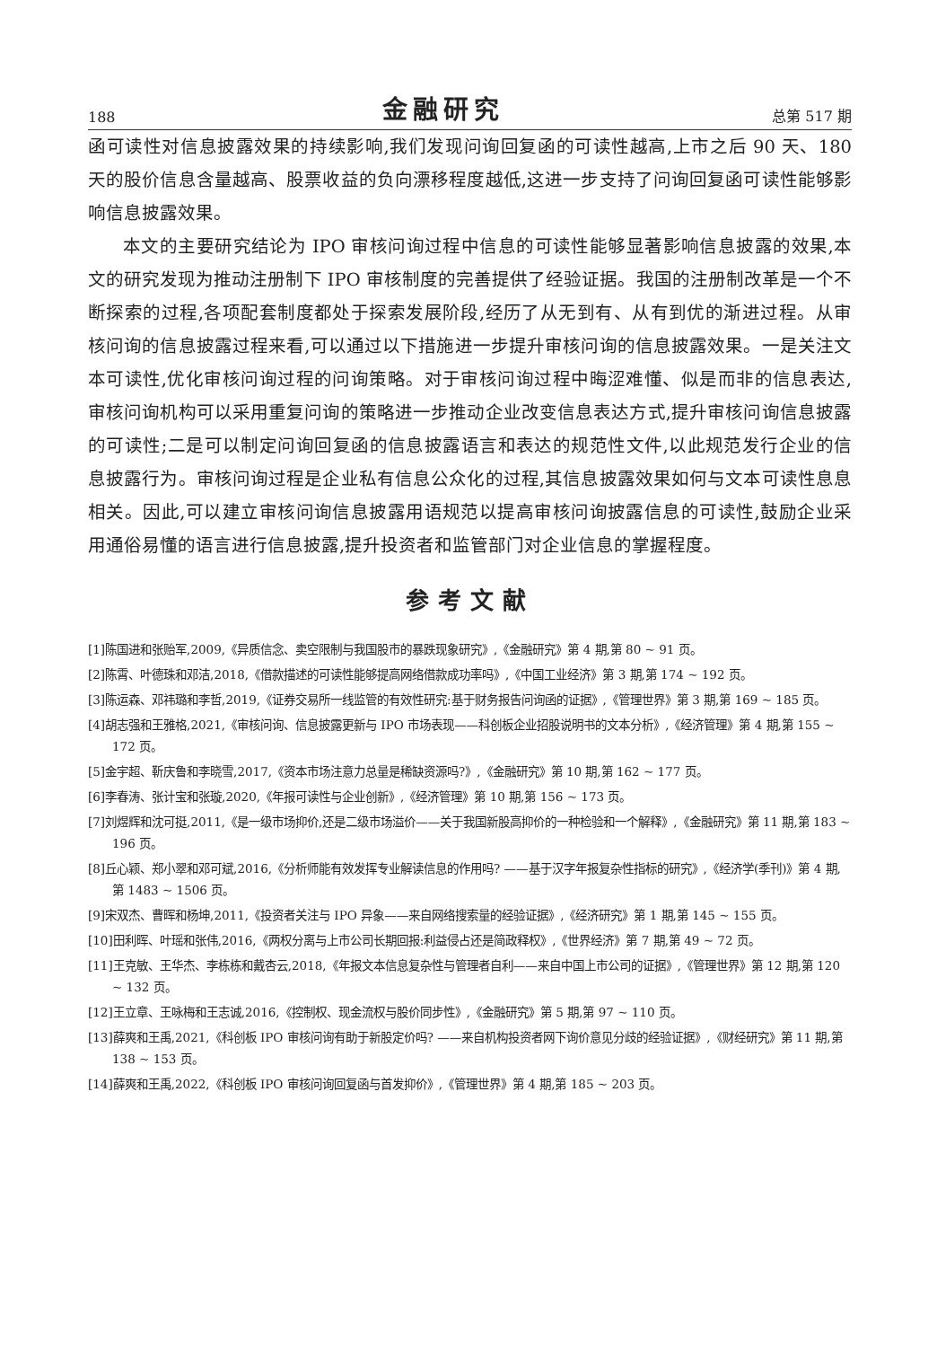188 金融研究 总第 517 期
函可读性对信息披露效果的持续影响,我们发现问询回复函的可读性越高,上市之后 90 天、180 天的股价信息含量越高、股票收益的负向漂移程度越低,这进一步支持了问询回复函可读性能够影响信息披露效果。
本文的主要研究结论为 IPO 审核问询过程中信息的可读性能够显著影响信息披露的效果,本文的研究发现为推动注册制下 IPO 审核制度的完善提供了经验证据。我国的注册制改革是一个不断探索的过程,各项配套制度都处于探索发展阶段,经历了从无到有、从有到优的渐进过程。从审核问询的信息披露过程来看,可以通过以下措施进一步提升审核问询的信息披露效果。一是关注文本可读性,优化审核问询过程的问询策略。对于审核问询过程中晦涩难懂、似是而非的信息表达,审核问询机构可以采用重复问询的策略进一步推动企业改变信息表达方式,提升审核问询信息披露的可读性;二是可以制定问询回复函的信息披露语言和表达的规范性文件,以此规范发行企业的信息披露行为。审核问询过程是企业私有信息公众化的过程,其信息披露效果如何与文本可读性息息相关。因此,可以建立审核问询信息披露用语规范以提高审核问询披露信息的可读性,鼓励企业采用通俗易懂的语言进行信息披露,提升投资者和监管部门对企业信息的掌握程度。
参考文献
[1]陈国进和张贻军,2009,《异质信念、卖空限制与我国股市的暴跌现象研究》,《金融研究》第 4 期,第 80 ~ 91 页。
[2]陈霄、叶德珠和邓洁,2018,《借款描述的可读性能够提高网络借款成功率吗》,《中国工业经济》第 3 期,第 174 ~ 192 页。
[3]陈运森、邓祎璐和李哲,2019,《证券交易所一线监管的有效性研究:基于财务报告问询函的证据》,《管理世界》第 3 期,第 169 ~ 185 页。
[4]胡志强和王雅格,2021,《审核问询、信息披露更新与 IPO 市场表现——科创板企业招股说明书的文本分析》,《经济管理》第 4 期,第 155 ~ 172 页。
[5]金宇超、靳庆鲁和李晓雪,2017,《资本市场注意力总量是稀缺资源吗?》,《金融研究》第 10 期,第 162 ~ 177 页。
[6]李春涛、张计宝和张璇,2020,《年报可读性与企业创新》,《经济管理》第 10 期,第 156 ~ 173 页。
[7]刘煜辉和沈可挺,2011,《是一级市场抑价,还是二级市场溢价——关于我国新股高抑价的一种检验和一个解释》,《金融研究》第 11 期,第 183 ~ 196 页。
[8]丘心颖、郑小翠和邓可斌,2016,《分析师能有效发挥专业解读信息的作用吗? ——基于汉字年报复杂性指标的研究》,《经济学(季刊)》第 4 期,第 1483 ~ 1506 页。
[9]宋双杰、曹晖和杨坤,2011,《投资者关注与 IPO 异象——来自网络搜索量的经验证据》,《经济研究》第 1 期,第 145 ~ 155 页。
[10]田利晖、叶瑶和张伟,2016,《两权分离与上市公司长期回报:利益侵占还是简政释权》,《世界经济》第 7 期,第 49 ~ 72 页。
[11]王克敏、王华杰、李栋栋和戴杏云,2018,《年报文本信息复杂性与管理者自利——来自中国上市公司的证据》,《管理世界》第 12 期,第 120 ~ 132 页。
[12]王立章、王咏梅和王志诚,2016,《控制权、现金流权与股价同步性》,《金融研究》第 5 期,第 97 ~ 110 页。
[13]薛爽和王禹,2021,《科创板 IPO 审核问询有助于新股定价吗? ——来自机构投资者网下询价意见分歧的经验证据》,《财经研究》第 11 期,第 138 ~ 153 页。
[14]薛爽和王禹,2022,《科创板 IPO 审核问询回复函与首发抑价》,《管理世界》第 4 期,第 185 ~ 203 页。